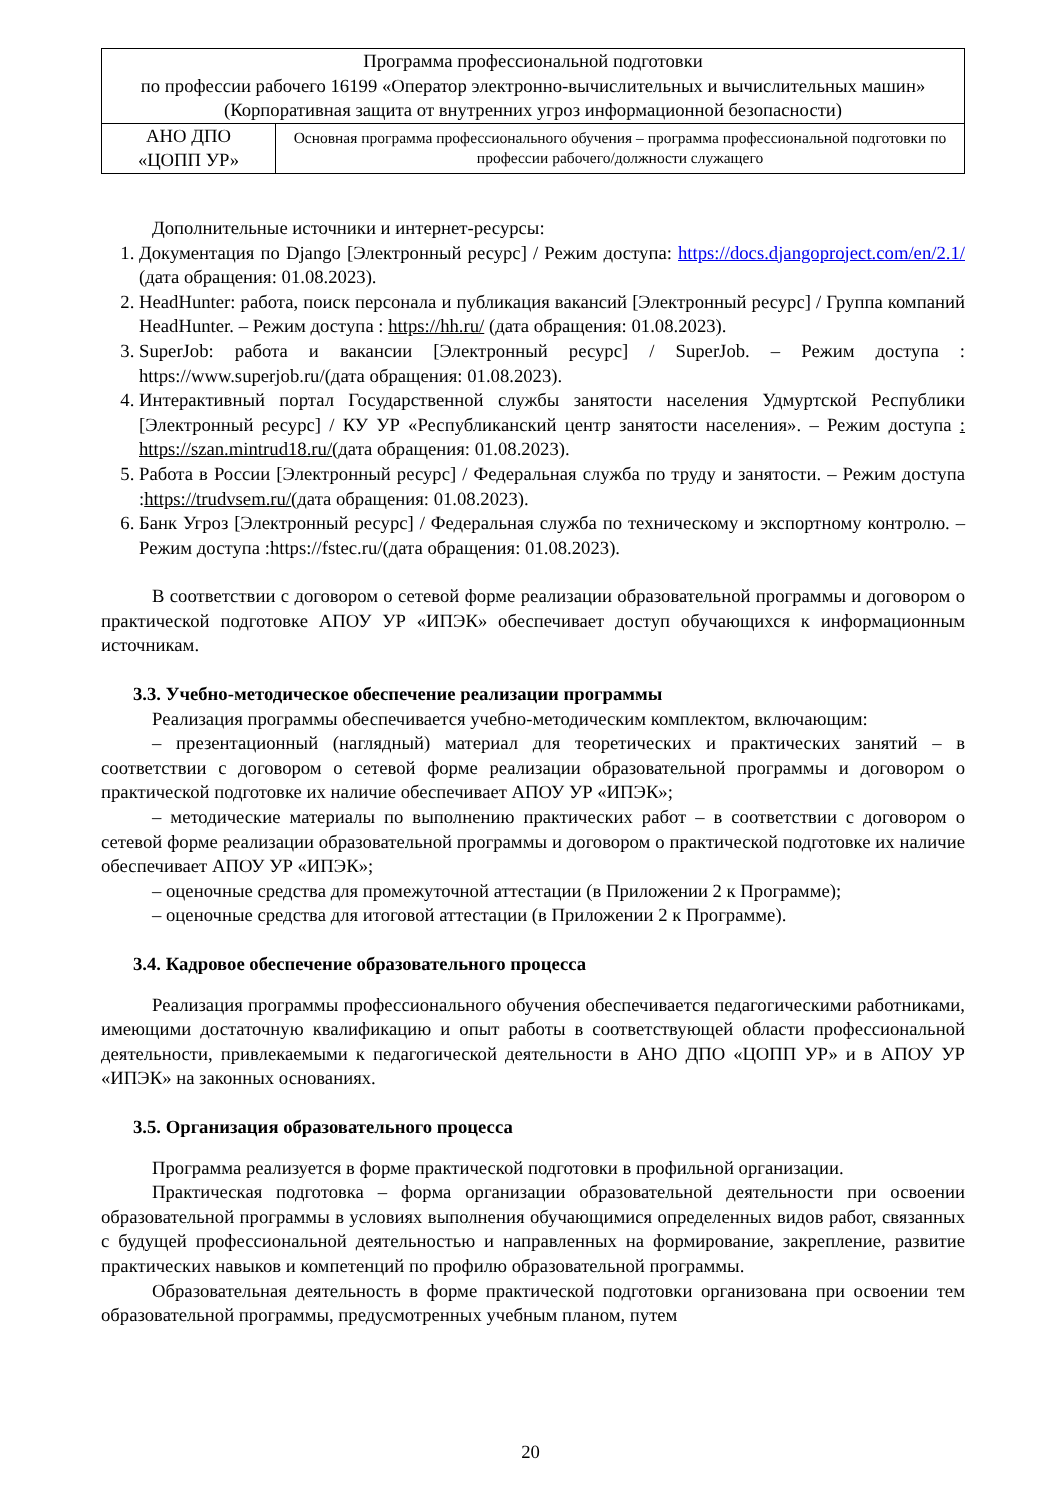| Программа профессиональной подготовки по профессии рабочего 16199 «Оператор электронно-вычислительных и вычислительных машин» (Корпоративная защита от внутренних угроз информационной безопасности) | |
| АНО ДПО «ЦОПП УР» | Основная программа профессионального обучения – программа профессиональной подготовки по профессии рабочего/должности служащего |
Дополнительные источники и интернет-ресурсы:
1. Документация по Django [Электронный ресурс] / Режим доступа: https://docs.djangoproject.com/en/2.1/ (дата обращения: 01.08.2023).
2. HeadHunter: работа, поиск персонала и публикация вакансий [Электронный ресурс] / Группа компаний HeadHunter. – Режим доступа : https://hh.ru/ (дата обращения: 01.08.2023).
3. SuperJob: работа и вакансии [Электронный ресурс] / SuperJob. – Режим доступа : https://www.superjob.ru/(дата обращения: 01.08.2023).
4. Интерактивный портал Государственной службы занятости населения Удмуртской Республики [Электронный ресурс] / КУ УР «Республиканский центр занятости населения». – Режим доступа : https://szan.mintrud18.ru/(дата обращения: 01.08.2023).
5. Работа в России [Электронный ресурс] / Федеральная служба по труду и занятости. – Режим доступа :https://trudvsem.ru/(дата обращения: 01.08.2023).
6. Банк Угроз [Электронный ресурс] / Федеральная служба по техническому и экспортному контролю. – Режим доступа :https://fstec.ru/(дата обращения: 01.08.2023).
В соответствии с договором о сетевой форме реализации образовательной программы и договором о практической подготовке АПОУ УР «ИПЭК» обеспечивает доступ обучающихся к информационным источникам.
3.3. Учебно-методическое обеспечение реализации программы
Реализация программы обеспечивается учебно-методическим комплектом, включающим:
– презентационный (наглядный) материал для теоретических и практических занятий – в соответствии с договором о сетевой форме реализации образовательной программы и договором о практической подготовке их наличие обеспечивает АПОУ УР «ИПЭК»;
– методические материалы по выполнению практических работ – в соответствии с договором о сетевой форме реализации образовательной программы и договором о практической подготовке их наличие обеспечивает АПОУ УР «ИПЭК»;
– оценочные средства для промежуточной аттестации (в Приложении 2 к Программе);
– оценочные средства для итоговой аттестации (в Приложении 2 к Программе).
3.4. Кадровое обеспечение образовательного процесса
Реализация программы профессионального обучения обеспечивается педагогическими работниками, имеющими достаточную квалификацию и опыт работы в соответствующей области профессиональной деятельности, привлекаемыми к педагогической деятельности в АНО ДПО «ЦОПП УР» и в АПОУ УР «ИПЭК» на законных основаниях.
3.5. Организация образовательного процесса
Программа реализуется в форме практической подготовки в профильной организации.
Практическая подготовка – форма организации образовательной деятельности при освоении образовательной программы в условиях выполнения обучающимися определенных видов работ, связанных с будущей профессиональной деятельностью и направленных на формирование, закрепление, развитие практических навыков и компетенций по профилю образовательной программы.
Образовательная деятельность в форме практической подготовки организована при освоении тем образовательной программы, предусмотренных учебным планом, путем
20